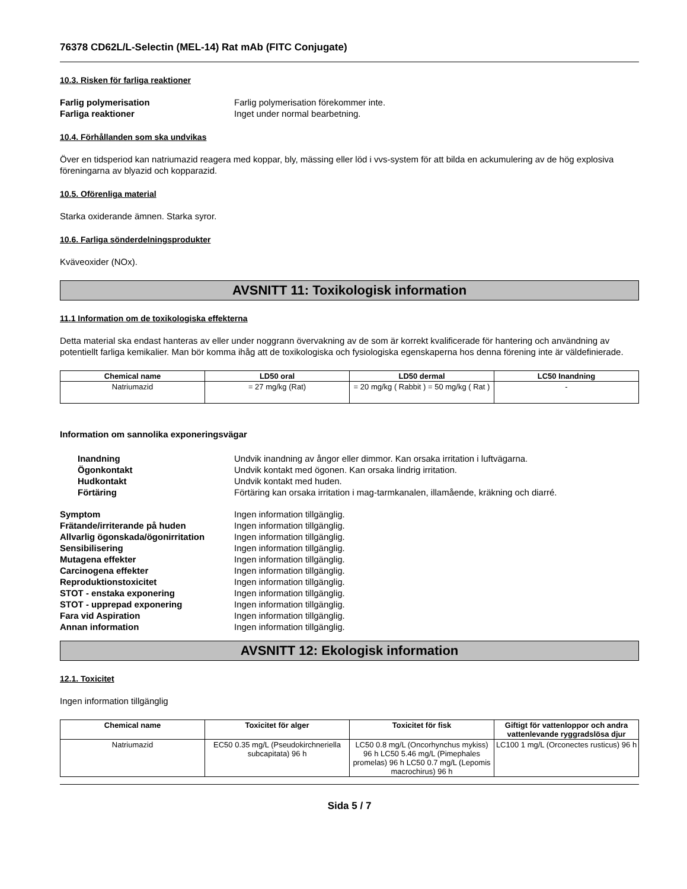76378 CD62L/L-Selectin (MEL-14) Rat mAb (FITC Conjugate)
10.3. Risken för farliga reaktioner
Farlig polymerisation Farlig polymerisation förekommer inte. Farliga reaktioner Inget under normal bearbetning.
10.4. Förhållanden som ska undvikas
Över en tidsperiod kan natriumazid reagera med koppar, bly, mässing eller löd i vvs-system för att bilda en ackumulering av de hög explosiva föreningarna av blyazid och kopparazid.
10.5. Oförenliga material
Starka oxiderande ämnen. Starka syror.
10.6. Farliga sönderdelningsprodukter
Kväveoxider (NOx).
AVSNITT 11: Toxikologisk information
11.1 Information om de toxikologiska effekterna
Detta material ska endast hanteras av eller under noggrann övervakning av de som är korrekt kvalificerade för hantering och användning av potentiellt farliga kemikalier. Man bör komma ihåg att de toxikologiska och fysiologiska egenskaperna hos denna förening inte är väldefinierade.
| Chemical name | LD50 oral | LD50 dermal | LC50 Inandning |
| --- | --- | --- | --- |
| Natriumazid | = 27 mg/kg (Rat) | = 20 mg/kg ( Rabbit ) = 50 mg/kg ( Rat ) | - |
Information om sannolika exponeringsvägar
Inandning Undvik inandning av ångor eller dimmor. Kan orsaka irritation i luftvägarna. Ögonkontakt Undvik kontakt med ögonen. Kan orsaka lindrig irritation. Hudkontakt Undvik kontakt med huden. Förtäring Förtäring kan orsaka irritation i mag-tarmkanalen, illamående, kräkning och diarré.
Symptom Ingen information tillgänglig. Frätande/irriterande på huden Ingen information tillgänglig. Allvarlig ögonskada/ögonirritation Ingen information tillgänglig. Sensibilisering Ingen information tillgänglig. Mutagena effekter Ingen information tillgänglig. Carcinogena effekter Ingen information tillgänglig. Reproduktionstoxicitet Ingen information tillgänglig. STOT - enstaka exponering Ingen information tillgänglig. STOT - upprepad exponering Ingen information tillgänglig. Fara vid Aspiration Ingen information tillgänglig. Annan information Ingen information tillgänglig.
AVSNITT 12: Ekologisk information
12.1. Toxicitet
Ingen information tillgänglig
| Chemical name | Toxicitet för alger | Toxicitet för fisk | Giftigt för vattenloppor och andra vattenlevande ryggradslösa djur |
| --- | --- | --- | --- |
| Natriumazid | EC50 0.35 mg/L (Pseudokirchneriella subcapitata) 96 h | LC50 0.8 mg/L (Oncorhynchus mykiss) 96 h LC50 5.46 mg/L (Pimephales promelas) 96 h LC50 0.7 mg/L (Lepomis macrochirus) 96 h | LC100 1 mg/L (Orconectes rusticus) 96 h |
Sida 5 / 7